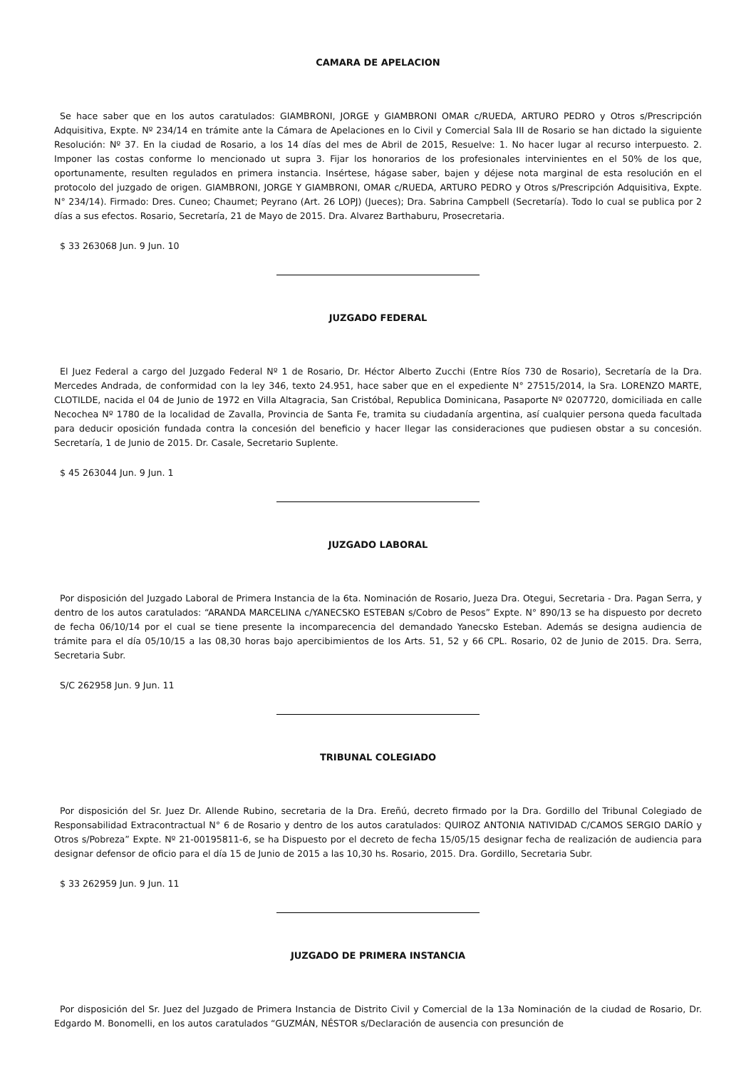CAMARA DE APELACION
Se hace saber que en los autos caratulados: GIAMBRONI, JORGE y GIAMBRONI OMAR c/RUEDA, ARTURO PEDRO y Otros s/Prescripción Adquisitiva, Expte. Nº 234/14 en trámite ante la Cámara de Apelaciones en lo Civil y Comercial Sala III de Rosario se han dictado la siguiente Resolución: Nº 37. En la ciudad de Rosario, a los 14 días del mes de Abril de 2015, Resuelve: 1. No hacer lugar al recurso interpuesto. 2. Imponer las costas conforme lo mencionado ut supra 3. Fijar los honorarios de los profesionales intervinientes en el 50% de los que, oportunamente, resulten regulados en primera instancia. Insértese, hágase saber, bajen y déjese nota marginal de esta resolución en el protocolo del juzgado de origen. GIAMBRONI, JORGE Y GIAMBRONI, OMAR c/RUEDA, ARTURO PEDRO y Otros s/Prescripción Adquisitiva, Expte. N° 234/14). Firmado: Dres. Cuneo; Chaumet; Peyrano (Art. 26 LOPJ) (Jueces); Dra. Sabrina Campbell (Secretaría). Todo lo cual se publica por 2 días a sus efectos. Rosario, Secretaría, 21 de Mayo de 2015. Dra. Alvarez Barthaburu, Prosecretaria.
$ 33 263068 Jun. 9 Jun. 10
JUZGADO FEDERAL
El Juez Federal a cargo del Juzgado Federal Nº 1 de Rosario, Dr. Héctor Alberto Zucchi (Entre Ríos 730 de Rosario), Secretaría de la Dra. Mercedes Andrada, de conformidad con la ley 346, texto 24.951, hace saber que en el expediente N° 27515/2014, la Sra. LORENZO MARTE, CLOTILDE, nacida el 04 de Junio de 1972 en Villa Altagracia, San Cristóbal, Republica Dominicana, Pasaporte Nº 0207720, domiciliada en calle Necochea Nº 1780 de la localidad de Zavalla, Provincia de Santa Fe, tramita su ciudadanía argentina, así cualquier persona queda facultada para deducir oposición fundada contra la concesión del beneficio y hacer llegar las consideraciones que pudiesen obstar a su concesión. Secretaría, 1 de Junio de 2015. Dr. Casale, Secretario Suplente.
$ 45 263044 Jun. 9 Jun. 1
JUZGADO LABORAL
Por disposición del Juzgado Laboral de Primera Instancia de la 6ta. Nominación de Rosario, Jueza Dra. Otegui, Secretaria - Dra. Pagan Serra, y dentro de los autos caratulados: “ARANDA MARCELINA c/YANECSKO ESTEBAN s/Cobro de Pesos” Expte. N° 890/13 se ha dispuesto por decreto de fecha 06/10/14 por el cual se tiene presente la incomparecencia del demandado Yanecsko Esteban. Además se designa audiencia de trámite para el día 05/10/15 a las 08,30 horas bajo apercibimientos de los Arts. 51, 52 y 66 CPL. Rosario, 02 de Junio de 2015. Dra. Serra, Secretaria Subr.
S/C 262958 Jun. 9 Jun. 11
TRIBUNAL COLEGIADO
Por disposición del Sr. Juez Dr. Allende Rubino, secretaria de la Dra. Ereñú, decreto firmado por la Dra. Gordillo del Tribunal Colegiado de Responsabilidad Extracontractual N° 6 de Rosario y dentro de los autos caratulados: QUIROZ ANTONIA NATIVIDAD C/CAMOS SERGIO DARÍO y Otros s/Pobreza” Expte. Nº 21-00195811-6, se ha Dispuesto por el decreto de fecha 15/05/15 designar fecha de realización de audiencia para designar defensor de oficio para el día 15 de Junio de 2015 a las 10,30 hs. Rosario, 2015. Dra. Gordillo, Secretaria Subr.
$ 33 262959 Jun. 9 Jun. 11
JUZGADO DE PRIMERA INSTANCIA
Por disposición del Sr. Juez del Juzgado de Primera Instancia de Distrito Civil y Comercial de la 13a Nominación de la ciudad de Rosario, Dr. Edgardo M. Bonomelli, en los autos caratulados “GUZMÁN, NÉSTOR s/Declaración de ausencia con presunción de